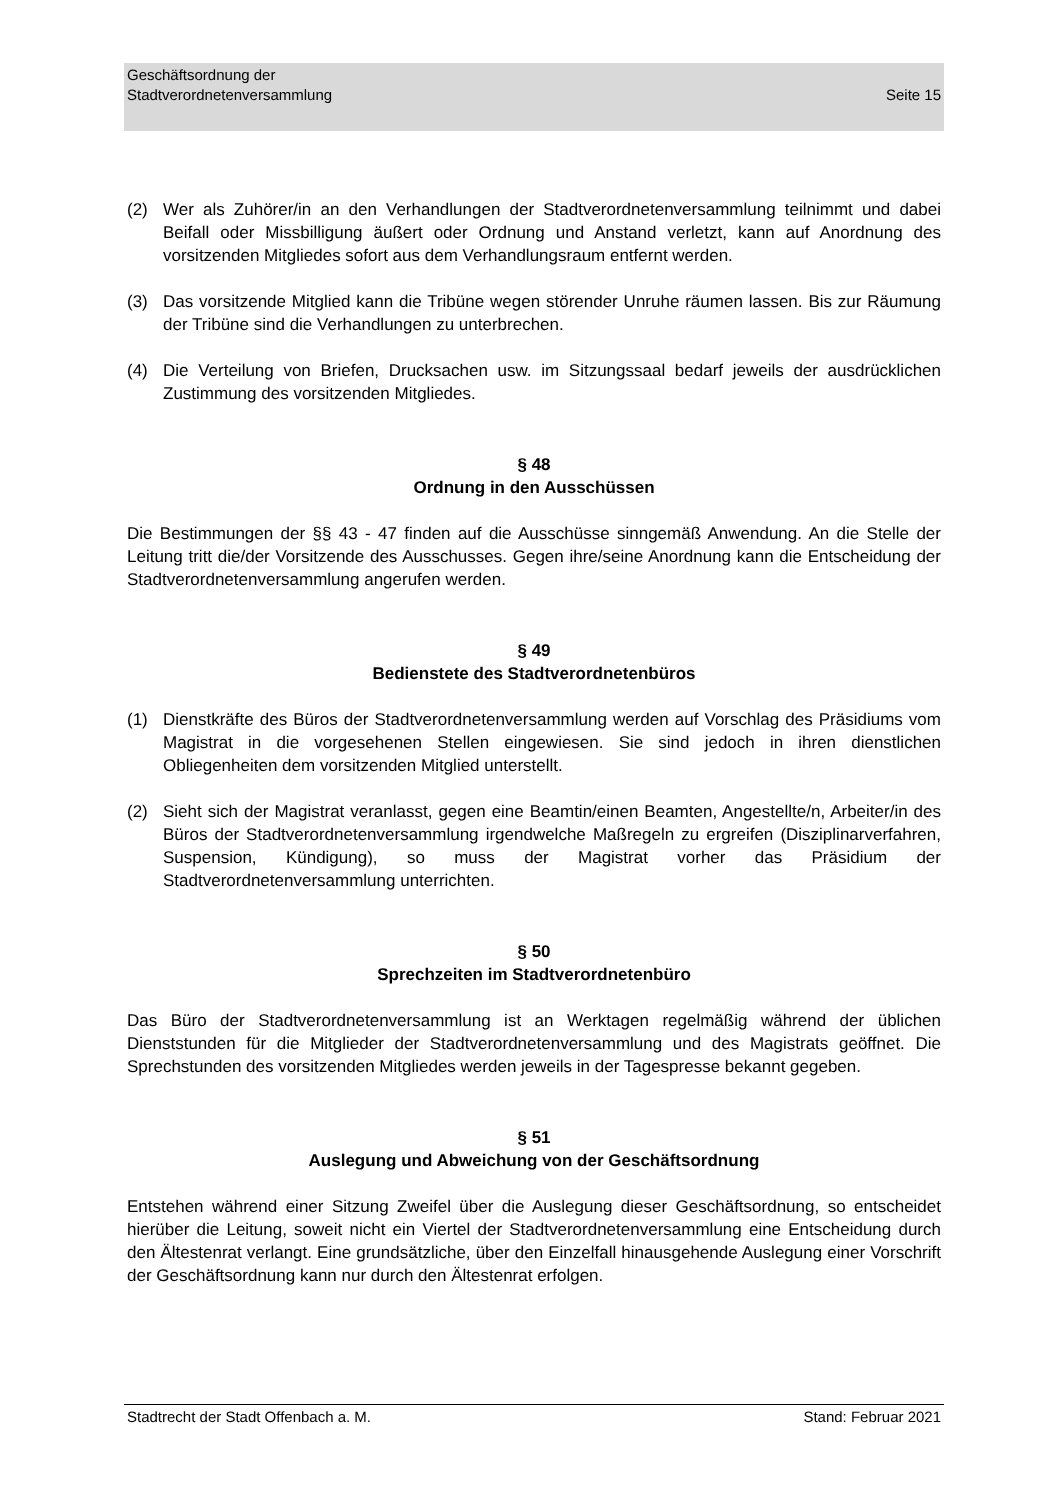Geschäftsordnung der
Stadtverordnetenversammlung
Seite 15
(2) Wer als Zuhörer/in an den Verhandlungen der Stadtverordnetenversammlung teilnimmt und dabei Beifall oder Missbilligung äußert oder Ordnung und Anstand verletzt, kann auf Anordnung des vorsitzenden Mitgliedes sofort aus dem Verhandlungsraum entfernt werden.
(3) Das vorsitzende Mitglied kann die Tribüne wegen störender Unruhe räumen lassen. Bis zur Räumung der Tribüne sind die Verhandlungen zu unterbrechen.
(4) Die Verteilung von Briefen, Drucksachen usw. im Sitzungssaal bedarf jeweils der ausdrücklichen Zustimmung des vorsitzenden Mitgliedes.
§ 48
Ordnung in den Ausschüssen
Die Bestimmungen der §§ 43 - 47 finden auf die Ausschüsse sinngemäß Anwendung. An die Stelle der Leitung tritt die/der Vorsitzende des Ausschusses. Gegen ihre/seine Anordnung kann die Entscheidung der Stadtverordnetenversammlung angerufen werden.
§ 49
Bedienstete des Stadtverordnetenbüros
(1) Dienstkräfte des Büros der Stadtverordnetenversammlung werden auf Vorschlag des Präsidiums vom Magistrat in die vorgesehenen Stellen eingewiesen. Sie sind jedoch in ihren dienstlichen Obliegenheiten dem vorsitzenden Mitglied unterstellt.
(2) Sieht sich der Magistrat veranlasst, gegen eine Beamtin/einen Beamten, Angestellte/n, Arbeiter/in des Büros der Stadtverordnetenversammlung irgendwelche Maßregeln zu ergreifen (Disziplinarverfahren, Suspension, Kündigung), so muss der Magistrat vorher das Präsidium der Stadtverordnetenversammlung unterrichten.
§ 50
Sprechzeiten im Stadtverordnetenbüro
Das Büro der Stadtverordnetenversammlung ist an Werktagen regelmäßig während der üblichen Dienststunden für die Mitglieder der Stadtverordnetenversammlung und des Magistrats geöffnet. Die Sprechstunden des vorsitzenden Mitgliedes werden jeweils in der Tagespresse bekannt gegeben.
§ 51
Auslegung und Abweichung von der Geschäftsordnung
Entstehen während einer Sitzung Zweifel über die Auslegung dieser Geschäftsordnung, so entscheidet hierüber die Leitung, soweit nicht ein Viertel der Stadtverordnetenversammlung eine Entscheidung durch den Ältestenrat verlangt. Eine grundsätzliche, über den Einzelfall hinausgehende Auslegung einer Vorschrift der Geschäftsordnung kann nur durch den Ältestenrat erfolgen.
Stadtrecht der Stadt Offenbach a. M. Stand: Februar 2021